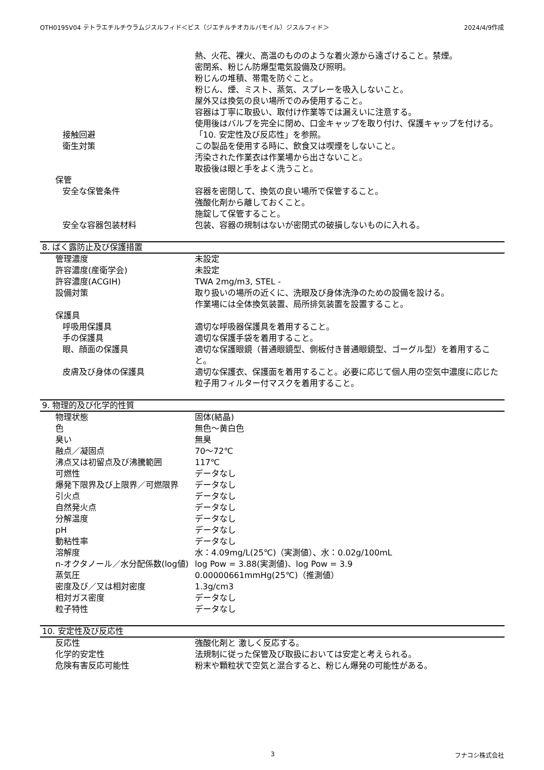OTH0195V04 テトラエチルチウラムジスルフィド＜ビス（ジエチルチオカルバモイル）ジスルフィド＞ 2024/4/9作成
熱、火花、裸火、高温のもののような着火源から遠ざけること。禁煙。
密閉系、粉じん防爆型電気設備及び照明。
粉じんの堆積、帯電を防ぐこと。
粉じん、煙、ミスト、蒸気、スプレーを吸入しないこと。
屋外又は換気の良い場所でのみ使用すること。
容器は丁寧に取扱い、取付け作業等では漏えいに注意する。
使用後はバルブを完全に閉め、口金キャップを取り付け、保護キャップを付ける。
接触回避 「10. 安定性及び反応性」を参照。
衛生対策 この製品を使用する時に、飲食又は喫煙をしないこと。
汚染された作業衣は作業場から出さないこと。
取扱後は眼と手をよく洗うこと。
保管
安全な保管条件 容器を密閉して、換気の良い場所で保管すること。
強酸化剤から離しておくこと。
施錠して保管すること。
安全な容器包装材料 包装、容器の規制はないが密閉式の破損しないものに入れる。
8. ばく露防止及び保護措置
管理濃度 未設定
許容濃度(産衛学会) 未設定
許容濃度(ACGIH) TWA 2mg/m3, STEL -
設備対策 取り扱いの場所の近くに、洗眼及び身体洗浄のための設備を設ける。
作業場には全体換気装置、局所排気装置を設置すること。
保護具
呼吸用保護具 適切な呼吸器保護具を着用すること。
手の保護具 適切な保護手袋を着用すること。
眼、顔面の保護具 適切な保護眼鏡（普通眼鏡型、側板付き普通眼鏡型、ゴーグル型）を着用すること。
皮膚及び身体の保護具 適切な保護衣、保護面を着用すること。必要に応じて個人用の空気中濃度に応じた粒子用フィルター付マスクを着用すること。
9. 物理的及び化学的性質
物理状態 固体(結晶)
色 無色～黄白色
臭い 無臭
融点／凝固点 70～72℃
沸点又は初留点及び沸騰範囲 117℃
可燃性 データなし
爆発下限界及び上限界／可燃限界 データなし
引火点 データなし
自然発火点 データなし
分解温度 データなし
pH データなし
動粘性率 データなし
溶解度 水：4.09mg/L(25℃)（実測値）、水：0.02g/100mL
n-オクタノール／水分配係数(log値) log Pow = 3.88(実測値)、log Pow = 3.9
蒸気圧 0.00000661mmHg(25℃)（推測値）
密度及び／又は相対密度 1.3g/cm3
相対ガス密度 データなし
粒子特性 データなし
10. 安定性及び反応性
反応性 強酸化剤と 激しく反応する。
化学的安定性 法規制に従った保管及び取扱においては安定と考えられる。
危険有害反応可能性 粉末や顆粒状で空気と混合すると、粉じん爆発の可能性がある。
3 フナコシ株式会社